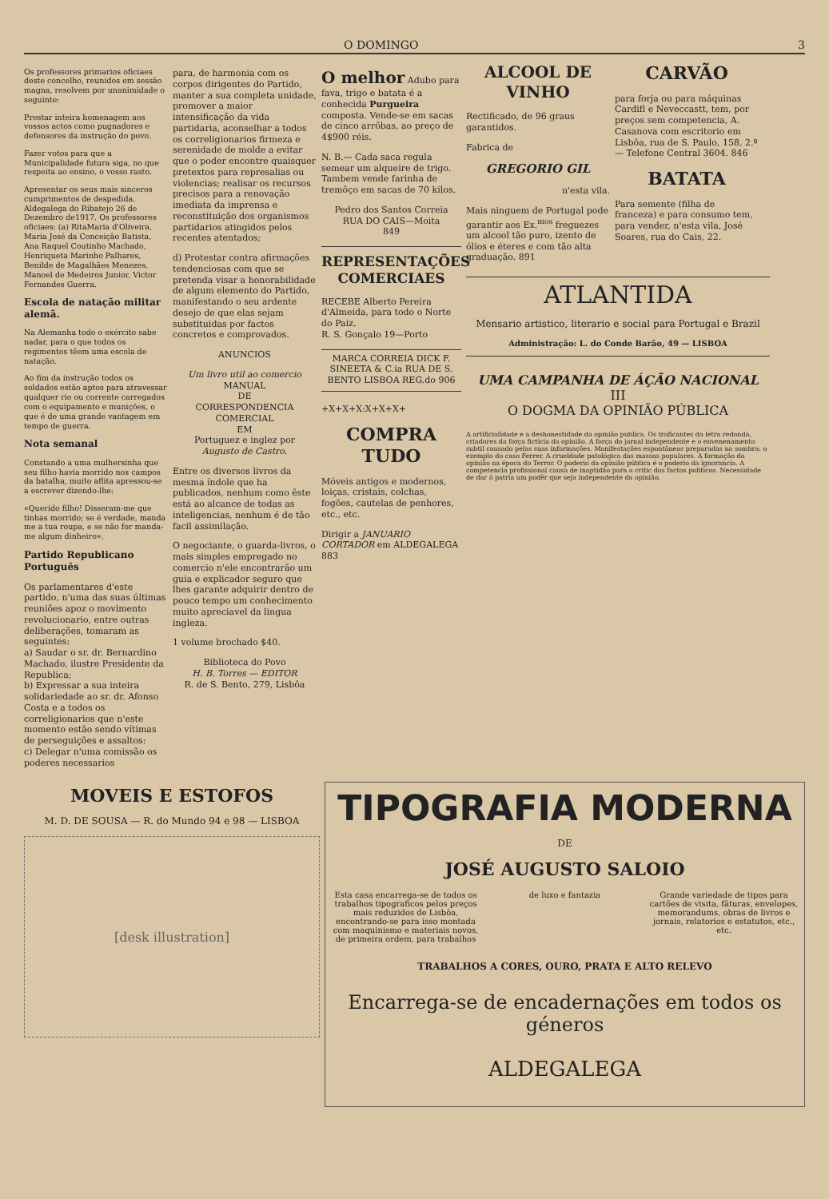O DOMINGO 3
Os professores primarios oficiaes deste concelho, reunidos em sessão magna, resolvem por unanimidade o seguinte:
Prestar inteira homenagem aos vossos actos como pugnadores e defensores da instrução do povo.
Fazer votos para que a Municipalidade futura siga, no que respeita ao ensino, o vosso rasto.
Apresentar os seus mais sinceros cumprimentos de despedida. Aldegalega do Ribatejo 26 de Dezembro de1917. Os professores oficiaes: (a) RitaMaria d'Oliveira, Maria José da Conceição Batista, Ana Raquel Coutinho Machado, Henriqueta Marinho Palhares, Benilde de Magalhães Menezes, Manoel de Medeiros Junior, Victor Fernandes Guerra.
Escola de natação militar alemã.
Na Alemanha todo o exército sabe nadar, para o que todos os regimentos têem uma escola de natação.
Ao fim da instrução todos os soldados estão aptos para atravessar qualquer rio ou corrente carregados com o equipamento e munições, o que é de uma grande vantagem em tempo de guerra.
Nota semanal
Constando a uma mulhersinha que seu filho havia morrido nos campos da batalha, muito aflita apressou-se a escrever dizendo-lhe:
«Querido filho! Disseram-me que tinhas morrido; se é verdade, manda me a tua roupa, e se não for manda-me algum dinheiro».
Partido Republicano Português
Os parlamentares d'este partido, n'uma das suas últimas reuniões apoz o movimento revolucionario, entre outras deliberações, tomaram as seguintes:
a) Saudar o sr. dr. Bernardino Machado, ilustre Presidente da Republica;
b) Expressar a sua inteira solidariedade ao sr. dr. Afonso Costa e a todos os correligionarios que n'este momento estão sendo vítimas de perseguições e assaltos:
c) Delegar n'uma comissão os poderes necessarios
para, de harmonia com os corpos dirigentes do Partido, manter a sua completa unidade, promover a maior intensificação da vida partidaria, aconselhar a todos os correligionarios firmeza e serenidade de molde a evitar que o poder encontre quaisquer pretextos para represalias ou violencias; realisar os recursos precisos para a renovação imediata da imprensa e reconstituição dos organismos partidarios atingidos pelos recentes atentados;
d) Protestar contra afirmações tendenciosas com que se pretenda visar a honorabilidade de algum elemento do Partido, manifestando o seu ardente desejo de que elas sejam substituidas por factos concretos e comprovados.
ANUNCIOS
Um livro util ao comercio
MANUAL
DE
CORRESPONDENCIA COMERCIAL
EM
Portuguez e inglez por
Augusto de Castro.
Entre os diversos livros da mesma índole que ha publicados, nenhum como êste está ao alcance de todas as inteligencias, nenhum é de tão facil assimilação.
O negociante, o guarda-livros, o mais simples empregado no comercio n'ele encontrarão um guia e explicador seguro que lhes garante adquirir dentro de pouco tempo um conhecimento muito apreciavel da lingua ingleza.
1 volume brochado $40.
Biblioteca do Povo
H. B. Torres — EDITOR
R. de S. Bento, 279, Lisbôa
O melhor Adubo para fava, trigo e batata é a conhecida Purgueira composta. Vende-se em sacas de cinco arrôbas, ao preço de 4$900 réis.
N. B.— Cada saca regula semear um alqueire de trigo. Tambem vende farinha de tremôço em sacas de 70 kilos.
Pedro dos Santos Correia
RUA DO CAIS—Moita
849
REPRESENTAÇÕES COMERCIAES
RECEBE Alberto Pereira d'Almeida, para todo o Norte do Paiz.
R. S. Gonçalo 19—Porto
MARCA CORREIA DICK F. SINEETA & C.ia RUA DE S. BENTO LISBOA REG.do 906
+X+X+X:X+X+X+
COMPRA TUDO
Móveis antigos e modernos, loiças, cristais, colchas, fogões, cautelas de penhores, etc., etc.
Dirigir a JANUARIO CORTADOR em ALDEGALEGA 883
ALCOOL DE VINHO
Rectificado, de 96 graus garantidos.
Fabrica de
GREGORIO GIL
n'esta vila.
Mais ninguem de Portugal pode garantir aos Ex.<sup>mos</sup> freguezes um alcool tão puro, izento de ólios e éteres e com tão alta graduação. 891
CARVÃO
para forja ou para máquinas Cardifl e Neveccastt, tem, por preços sem competencia, A. Casanova com escritorio em Lisbôa, rua de S. Paulo, 158, 2.º— Telefone Central 3604. 846
BATATA
Para semente (filha de franceza) e para consumo tem, para vender, n'esta vila, José Soares, rua do Cais, 22.
ATLANTIDA
Mensario artistico, literario e social para Portugal e Brazil
Administração: L. do Conde Barão, 49 — LISBOA
UMA CAMPANHA DE ÁÇÃO NACIONAL
III
O DOGMA DA OPINIÃO PÚBLICA
A artificialidade e a deshonestidade da opinião publica. Os traficantes da letra redonda, criadores da força ficticia da opinião. A força do jornal independente e o envenenamento subtil causado pelas suas informações. Manifestações espontâneas preparadas na sombra: o ezemplo do caso Ferrer. A crueldade patológica das massas populares. A formação da opinião na época do Terror. O poderio da opinião pública é o poderio da ignorancia. A competencia profissional causa de inaptidão para a critic dos factos politicos. Necessidade de dar á patria um podêr que seja independente da opinião.
MOVEIS E ESTOFOS
M. D. DE SOUSA — R. do Mundo 94 e 98 — LISBOA
[desk illustration]
TIPOGRAFIA MODERNA
DE
JOSÉ AUGUSTO SALOIO
Esta casa encarrega-se de todos os trabalhos tipograficos pelos preços mais reduzidos de Lisbôa, encontrando-se para isso montada com maquinismo e materiais novos, de primeira ordem, para trabalhos
de luxo e fantazia Grande variedade de tipos para cartões de visita, fâturas, envelopes, memorandums, obras de livros e jornais, relatorios e estatutos, etc., etc.
TRABALHOS A CORES, OURO, PRATA E ALTO RELEVO
Encarrega-se de encadernações em todos os géneros
ALDEGALEGA